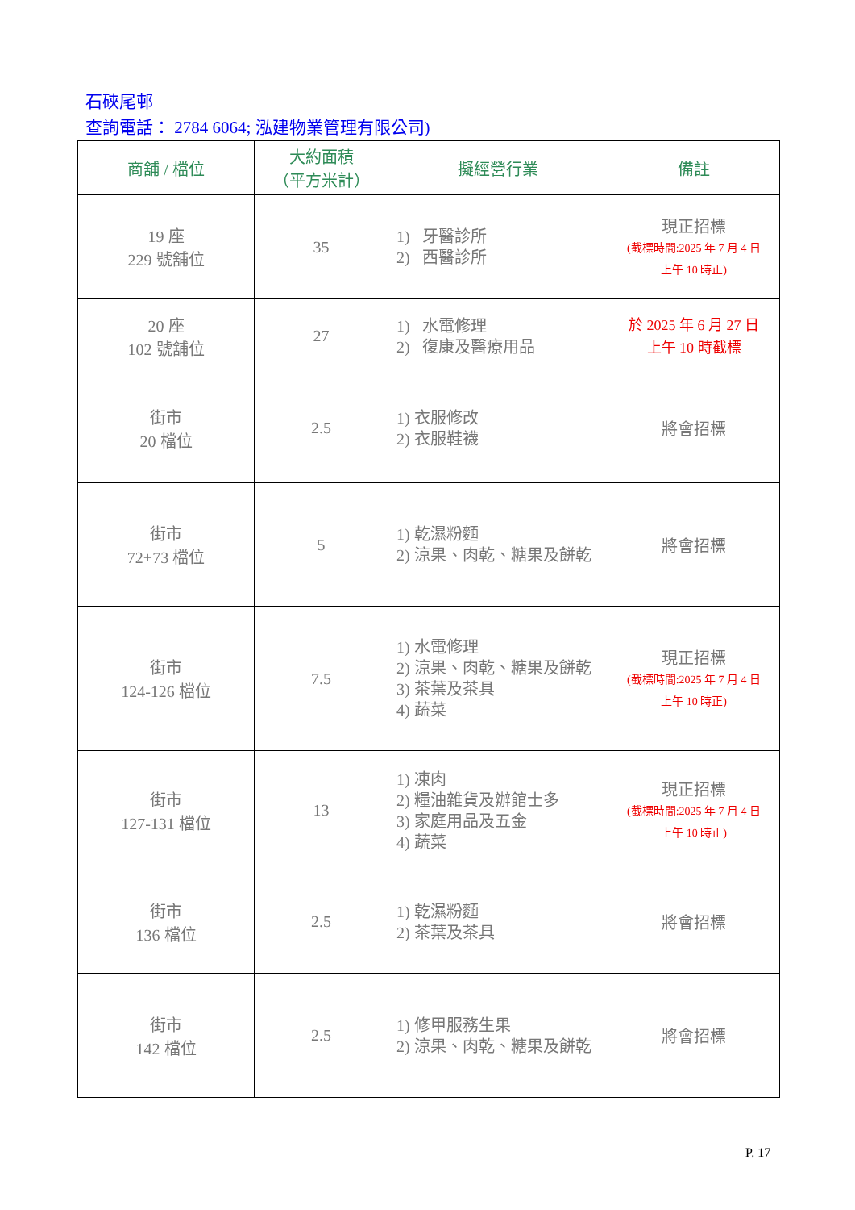石硤尾邨
查詢電話： 2784 6064; 泓建物業管理有限公司)
| 商舖 / 檔位 | 大約面積 （平方米計） | 擬經營行業 | 備註 |
| --- | --- | --- | --- |
| 19 座 229 號舖位 | 35 | 1) 牙醫診所 2) 西醫診所 | 現正招標 (截標時間:2025 年 7 月 4 日 上午 10 時正) |
| 20 座 102 號舖位 | 27 | 1) 水電修理 2) 復康及醫療用品 | 於 2025 年 6 月 27 日 上午 10 時截標 |
| 街市 20 檔位 | 2.5 | 1) 衣服修改 2) 衣服鞋襪 | 將會招標 |
| 街市 72+73 檔位 | 5 | 1) 乾濕粉麵 2) 涼果、肉乾、糖果及餅乾 | 將會招標 |
| 街市 124-126 檔位 | 7.5 | 1) 水電修理 2) 涼果、肉乾、糖果及餅乾 3) 茶葉及茶具 4) 蔬菜 | 現正招標 (截標時間:2025 年 7 月 4 日 上午 10 時正) |
| 街市 127-131 檔位 | 13 | 1) 凍肉 2) 糧油雜貨及辦館士多 3) 家庭用品及五金 4) 蔬菜 | 現正招標 (截標時間:2025 年 7 月 4 日 上午 10 時正) |
| 街市 136 檔位 | 2.5 | 1) 乾濕粉麵 2) 茶葉及茶具 | 將會招標 |
| 街市 142 檔位 | 2.5 | 1) 修甲服務生果 2) 涼果、肉乾、糖果及餅乾 | 將會招標 |
P. 17